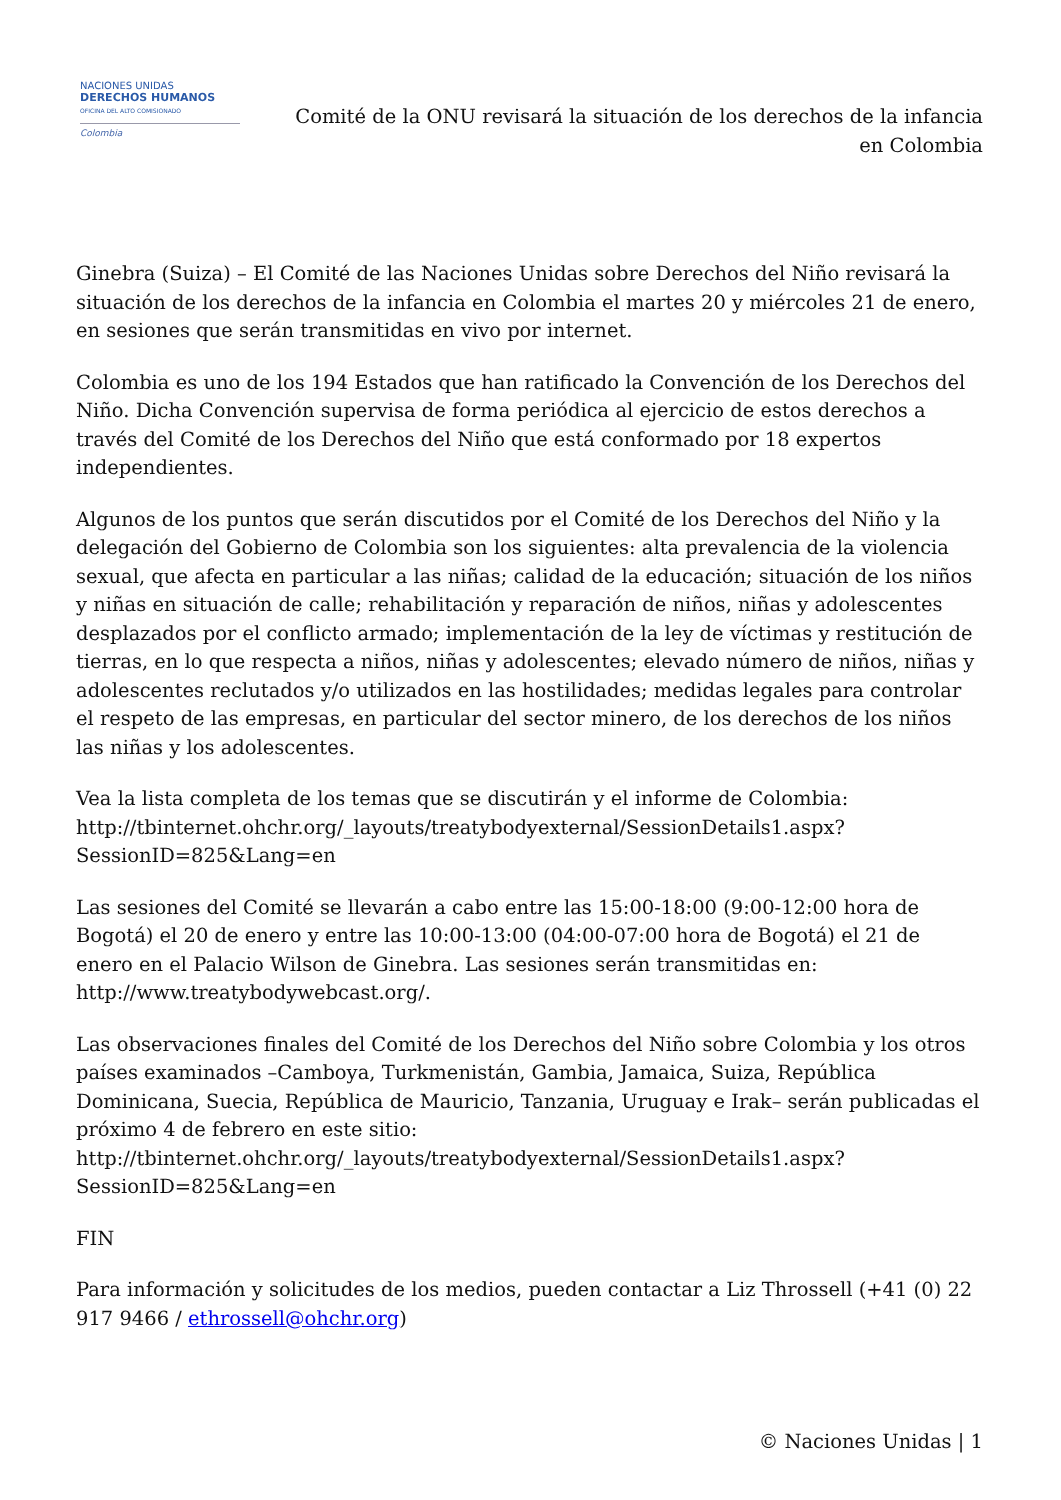NACIONES UNIDAS
DERECHOS HUMANOS
OFICINA DEL ALTO COMISIONADO
Colombia
Comité de la ONU revisará la situación de los derechos de la infancia en Colombia
Ginebra (Suiza) – El Comité de las Naciones Unidas sobre Derechos del Niño revisará la situación de los derechos de la infancia en Colombia el martes 20 y miércoles 21 de enero, en sesiones que serán transmitidas en vivo por internet.
Colombia es uno de los 194 Estados que han ratificado la Convención de los Derechos del Niño. Dicha Convención supervisa de forma periódica al ejercicio de estos derechos a través del Comité de los Derechos del Niño que está conformado por 18 expertos independientes.
Algunos de los puntos que serán discutidos por el Comité de los Derechos del Niño y la delegación del Gobierno de Colombia son los siguientes: alta prevalencia de la violencia sexual, que afecta en particular a las niñas; calidad de la educación; situación de los niños y niñas en situación de calle; rehabilitación y reparación de niños, niñas y adolescentes desplazados por el conflicto armado; implementación de la ley de víctimas y restitución de tierras, en lo que respecta a niños, niñas y adolescentes; elevado número de niños, niñas y adolescentes reclutados y/o utilizados en las hostilidades; medidas legales para controlar el respeto de las empresas, en particular del sector minero, de los derechos de los niños las niñas y los adolescentes.
Vea la lista completa de los temas que se discutirán y el informe de Colombia: http://tbinternet.ohchr.org/_layouts/treatybodyexternal/SessionDetails1.aspx?SessionID=825&Lang=en
Las sesiones del Comité se llevarán a cabo entre las 15:00-18:00 (9:00-12:00 hora de Bogotá) el 20 de enero y entre las 10:00-13:00 (04:00-07:00 hora de Bogotá) el 21 de enero en el Palacio Wilson de Ginebra. Las sesiones serán transmitidas en: http://www.treatybodywebcast.org/.
Las observaciones finales del Comité de los Derechos del Niño sobre Colombia y los otros países examinados –Camboya, Turkmenistán, Gambia, Jamaica, Suiza, República Dominicana, Suecia, República de Mauricio, Tanzania, Uruguay e Irak– serán publicadas el próximo 4 de febrero en este sitio: http://tbinternet.ohchr.org/_layouts/treatybodyexternal/SessionDetails1.aspx?SessionID=825&Lang=en
FIN
Para información y solicitudes de los medios, pueden contactar a Liz Throssell (+41 (0) 22 917 9466 / ethrossell@ohchr.org)
© Naciones Unidas | 1